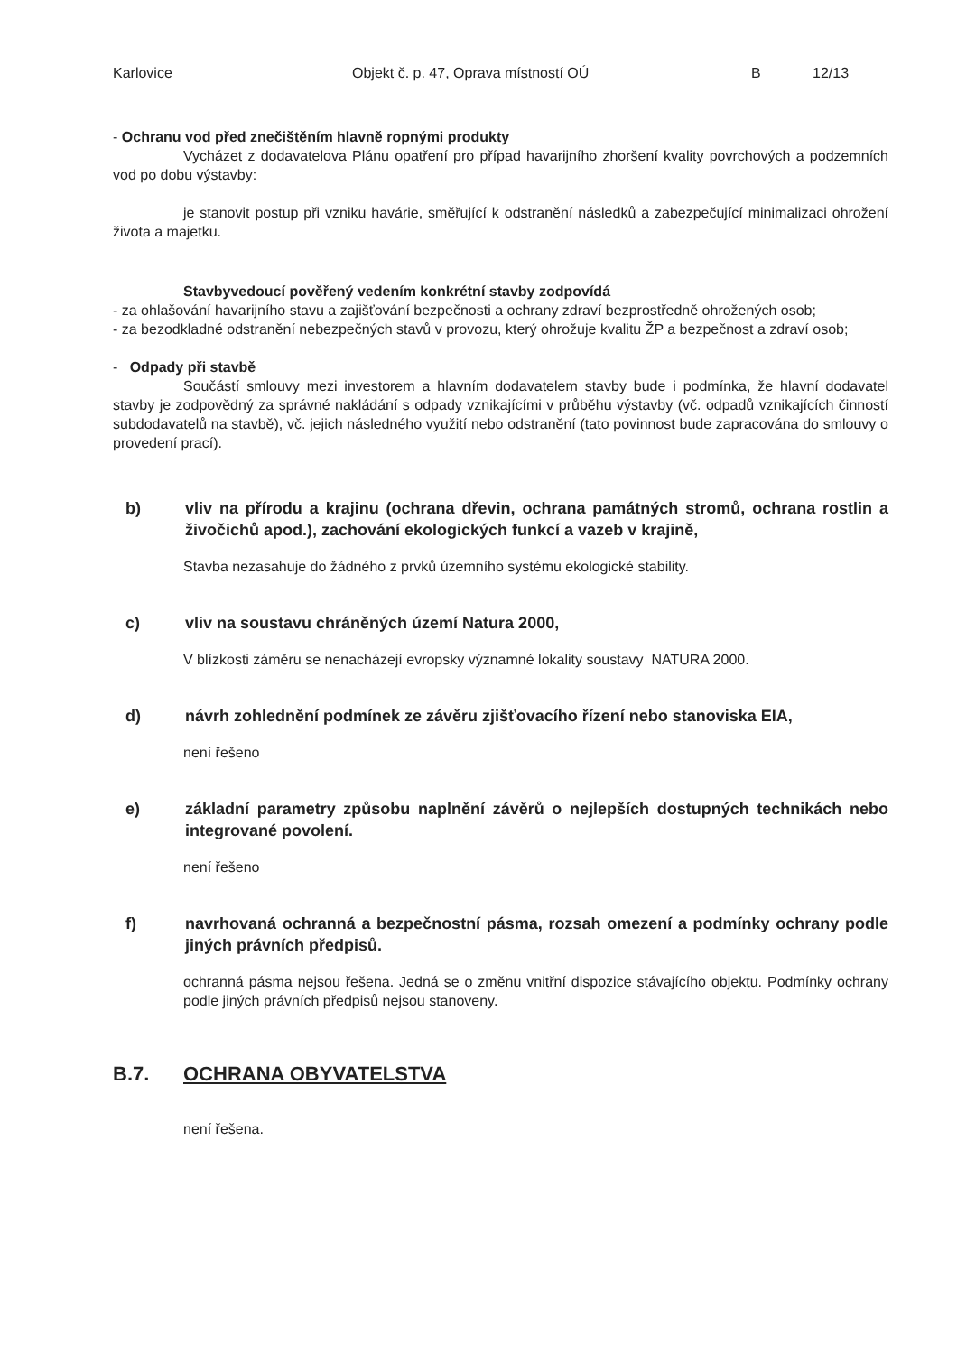Karlovice Objekt č. p. 47, Oprava místností OÚ B 12/13
- Ochranu vod před znečištěním hlavně ropnými produkty
Vycházet z dodavatelova Plánu opatření pro případ havarijního zhoršení kvality povrchových a podzemních vod po dobu výstavby:
je stanovit postup při vzniku havárie, směřující k odstranění následků a zabezpečující minimalizaci ohrožení života a majetku.
Stavbyvedoucí pověřený vedením konkrétní stavby zodpovídá
- za ohlašování havarijního stavu a zajišťování bezpečnosti a ochrany zdraví bezprostředně ohrožených osob;
- za bezodkladné odstranění nebezpečných stavů v provozu, který ohrožuje kvalitu ŽP a bezpečnost a zdraví osob;
- Odpady při stavbě
Součástí smlouvy mezi investorem a hlavním dodavatelem stavby bude i podmínka, že hlavní dodavatel stavby je zodpovědný za správné nakládání s odpady vznikajícími v průběhu výstavby (vč. odpadů vznikajících činností subdodavatelů na stavbě), vč. jejich následného využití nebo odstranění (tato povinnost bude zapracována do smlouvy o provedení prací).
b) vliv na přírodu a krajinu (ochrana dřevin, ochrana památných stromů, ochrana rostlin a živočichů apod.), zachování ekologických funkcí a vazeb v krajině,
Stavba nezasahuje do žádného z prvků územního systému ekologické stability.
c) vliv na soustavu chráněných území Natura 2000,
V blízkosti záměru se nenacházejí evropsky významné lokality soustavy NATURA 2000.
d) návrh zohlednění podmínek ze závěru zjišťovacího řízení nebo stanoviska EIA,
není řešeno
e) základní parametry způsobu naplnění závěrů o nejlepších dostupných technikách nebo integrované povolení.
není řešeno
f) navrhovaná ochranná a bezpečnostní pásma, rozsah omezení a podmínky ochrany podle jiných právních předpisů.
ochranná pásma nejsou řešena. Jedná se o změnu vnitřní dispozice stávajícího objektu. Podmínky ochrany podle jiných právních předpisů nejsou stanoveny.
B.7. OCHRANA OBYVATELSTVA
není řešena.